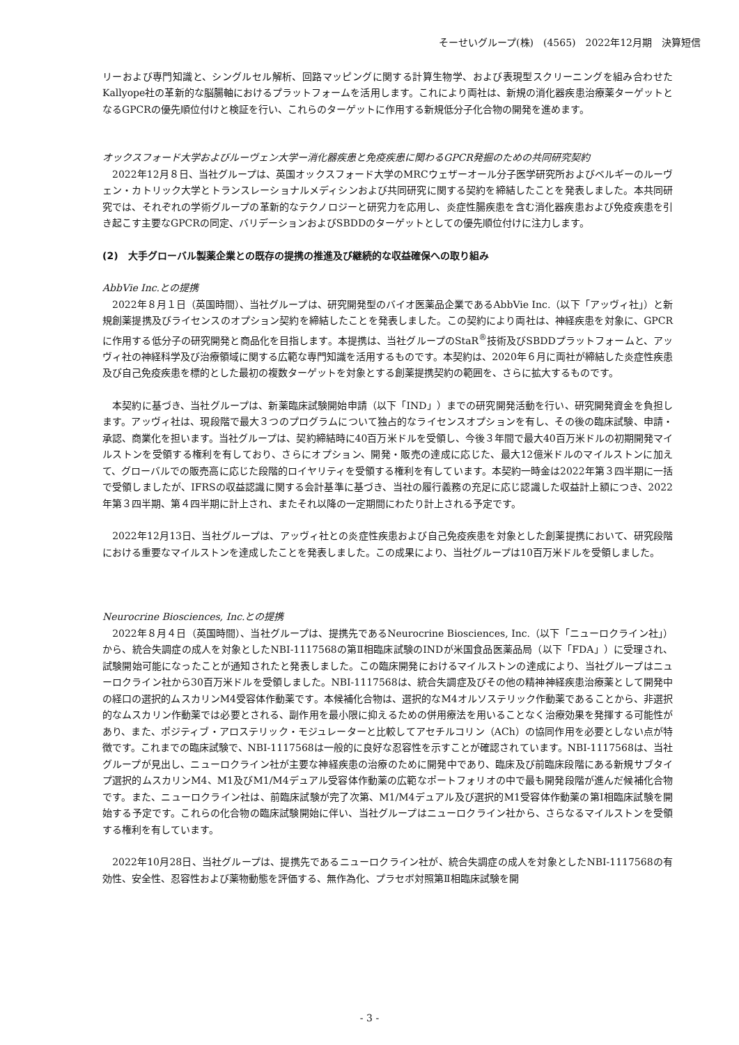そーせいグループ(株)　(4565)　2022年12月期　決算短信
リーおよび専門知識と、シングルセル解析、回路マッピングに関する計算生物学、および表現型スクリーニングを組み合わせたKallyope社の革新的な脳腸軸におけるプラットフォームを活用します。これにより両社は、新規の消化器疾患治療薬ターゲットとなるGPCRの優先順位付けと検証を行い、これらのターゲットに作用する新規低分子化合物の開発を進めます。
オックスフォード大学およびルーヴェン大学ー消化器疾患と免疫疾患に関わるGPCR発掘のための共同研究契約
　2022年12月８日、当社グループは、英国オックスフォード大学のMRCウェザーオール分子医学研究所およびベルギーのルーヴェン・カトリック大学とトランスレーショナルメディシンおよび共同研究に関する契約を締結したことを発表しました。本共同研究では、それぞれの学術グループの革新的なテクノロジーと研究力を応用し、炎症性腸疾患を含む消化器疾患および免疫疾患を引き起こす主要なGPCRの同定、バリデーションおよびSBDDのターゲットとしての優先順位付けに注力します。
(2)　大手グローバル製薬企業との既存の提携の推進及び継続的な収益確保への取り組み
AbbVie Inc.との提携
　2022年８月１日（英国時間）、当社グループは、研究開発型のバイオ医薬品企業であるAbbVie Inc.（以下「アッヴィ社」）と新規創薬提携及びライセンスのオプション契約を締結したことを発表しました。この契約により両社は、神経疾患を対象に、GPCRに作用する低分子の研究開発と商品化を目指します。本提携は、当社グループのStaR<sup>®</sup>技術及びSBDDプラットフォームと、アッヴィ社の神経科学及び治療領域に関する広範な専門知識を活用するものです。本契約は、2020年６月に両社が締結した炎症性疾患及び自己免疫疾患を標的とした最初の複数ターゲットを対象とする創薬提携契約の範囲を、さらに拡大するものです。
　本契約に基づき、当社グループは、新薬臨床試験開始申請（以下「IND」）までの研究開発活動を行い、研究開発資金を負担します。アッヴィ社は、現段階で最大３つのプログラムについて独占的なライセンスオプションを有し、その後の臨床試験、申請・承認、商業化を担います。当社グループは、契約締結時に40百万米ドルを受領し、今後３年間で最大40百万米ドルの初期開発マイルストンを受領する権利を有しており、さらにオプション、開発・販売の達成に応じた、最大12億米ドルのマイルストンに加えて、グローバルでの販売高に応じた段階的ロイヤリティを受領する権利を有しています。本契約一時金は2022年第３四半期に一括で受領しましたが、IFRSの収益認識に関する会計基準に基づき、当社の履行義務の充足に応じ認識した収益計上額につき、2022年第３四半期、第４四半期に計上され、またそれ以降の一定期間にわたり計上される予定です。
　2022年12月13日、当社グループは、アッヴィ社との炎症性疾患および自己免疫疾患を対象とした創薬提携において、研究段階における重要なマイルストンを達成したことを発表しました。この成果により、当社グループは10百万米ドルを受領しました。
Neurocrine Biosciences, Inc.との提携
　2022年８月４日（英国時間）、当社グループは、提携先であるNeurocrine Biosciences, Inc.（以下「ニューロクライン社」）から、統合失調症の成人を対象としたNBI-1117568の第Ⅱ相臨床試験のINDが米国食品医薬品局（以下「FDA」）に受理され、試験開始可能になったことが通知されたと発表しました。この臨床開発におけるマイルストンの達成により、当社グループはニューロクライン社から30百万米ドルを受領しました。NBI-1117568は、統合失調症及びその他の精神神経疾患治療薬として開発中の経口の選択的ムスカリンM4受容体作動薬です。本候補化合物は、選択的なM4オルソステリック作動薬であることから、非選択的なムスカリン作動薬では必要とされる、副作用を最小限に抑えるための併用療法を用いることなく治療効果を発揮する可能性があり、また、ポジティブ・アロステリック・モジュレーターと比較してアセチルコリン（ACh）の協同作用を必要としない点が特徴です。これまでの臨床試験で、NBI-1117568は一般的に良好な忍容性を示すことが確認されています。NBI-1117568は、当社グループが見出し、ニューロクライン社が主要な神経疾患の治療のために開発中であり、臨床及び前臨床段階にある新規サブタイプ選択的ムスカリンM4、M1及びM1/M4デュアル受容体作動薬の広範なポートフォリオの中で最も開発段階が進んだ候補化合物です。また、ニューロクライン社は、前臨床試験が完了次第、M1/M4デュアル及び選択的M1受容体作動薬の第Ⅰ相臨床試験を開始する予定です。これらの化合物の臨床試験開始に伴い、当社グループはニューロクライン社から、さらなるマイルストンを受領する権利を有しています。
　2022年10月28日、当社グループは、提携先であるニューロクライン社が、統合失調症の成人を対象としたNBI-1117568の有効性、安全性、忍容性および薬物動態を評価する、無作為化、プラセボ対照第Ⅱ相臨床試験を開
- 3 -